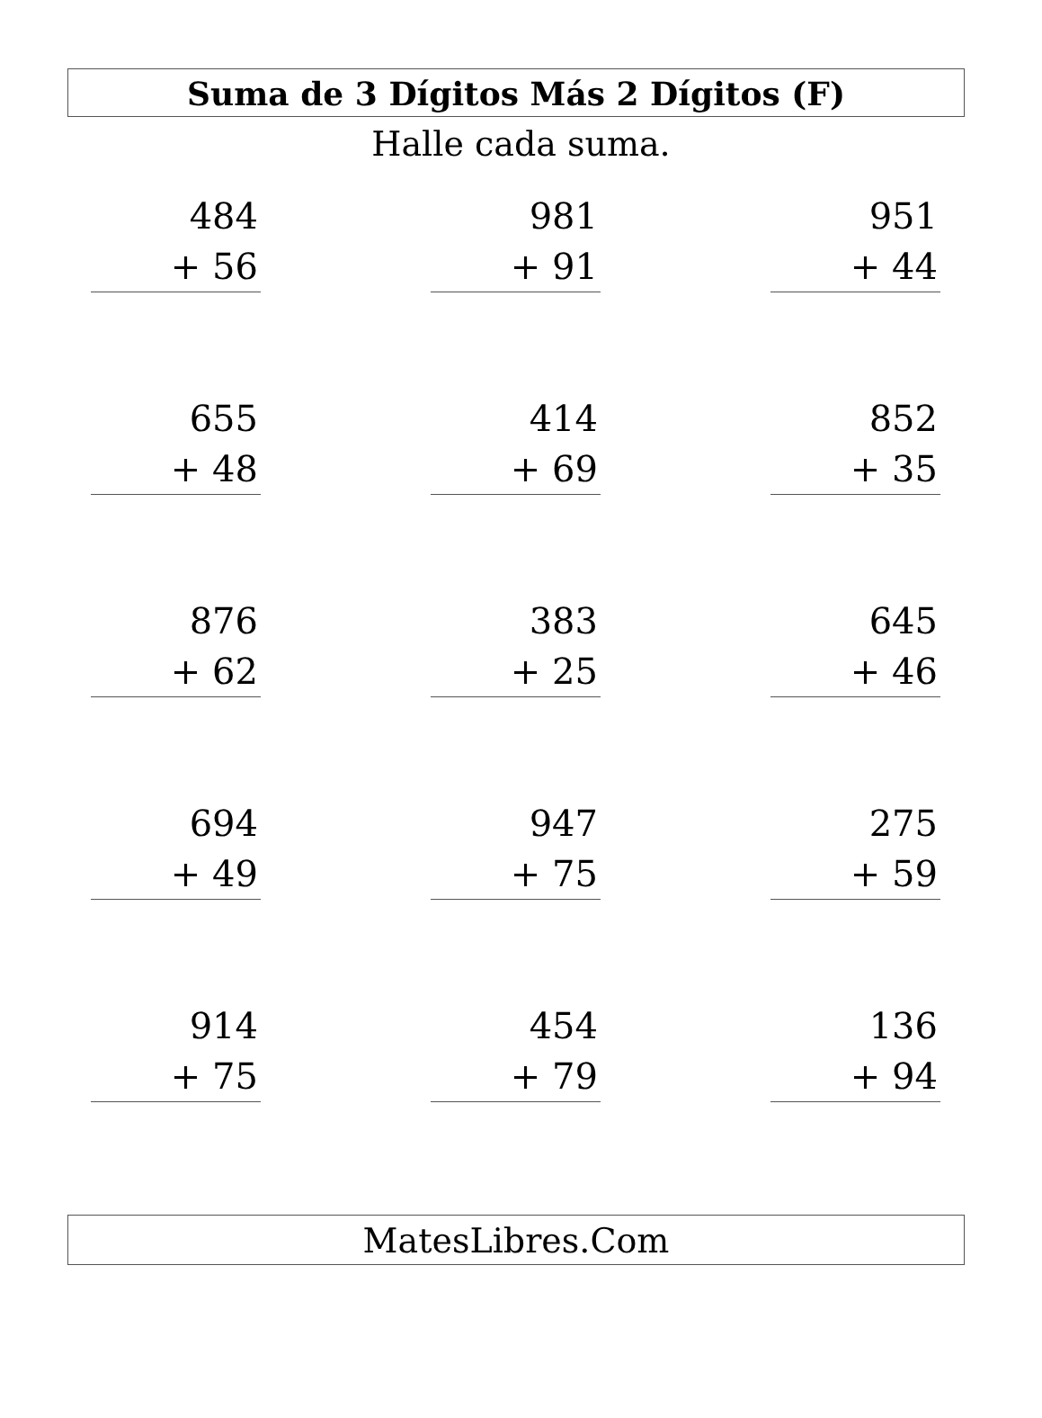Suma de 3 Dígitos Más 2 Dígitos (F)
Halle cada suma.
484
+ 56
981
+ 91
951
+ 44
655
+ 48
414
+ 69
852
+ 35
876
+ 62
383
+ 25
645
+ 46
694
+ 49
947
+ 75
275
+ 59
914
+ 75
454
+ 79
136
+ 94
MatesLibres.Com